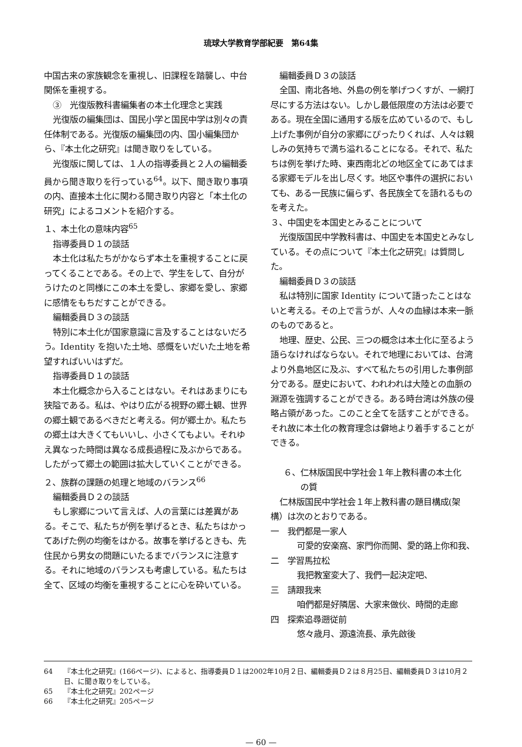琉球大学教育学部紀要　第64集
中国古来の家族観念を重視し、旧課程を踏襲し、中台関係を重視する。
③　光復版教科書編集者の本土化理念と実践
光復版の編集団は、国民小学と国民中学は別々の責任体制である。光復版の編集団の内、国小編集団から、『本土化之研究』は聞き取りをしている。
光復版に関しては、１人の指導委員と２人の編輯委員から聞き取りを行っている<sup>64</sup>。以下、聞き取り事項の内、直接本土化に関わる聞き取り内容と「本土化の研究」によるコメントを紹介する。
１、本土化の意味内容<sup>65</sup>
指導委員Ｄ１の談話
本土化は私たちがかならず本土を重視することに戻ってくることである。その上で、学生をして、自分がうけたのと同様にこの本土を愛し、家郷を愛し、家郷に感情をもちだすことができる。
編輯委員Ｄ３の談話
特別に本土化が国家意識に言及することはないだろう。Identity を抱いた土地、感慨をいだいた土地を希望すればいいはずだ。
指導委員Ｄ１の談話
本土化概念から入ることはない。それはあまりにも狭隘である。私は、やはり広がる視野の郷土観、世界の郷土観であるべきだと考える。何が郷土か。私たちの郷土は大きくてもいいし、小さくてもよい。それゆえ異なった時間は異なる成長過程に及ぶからである。したがって郷土の範囲は拡大していくことができる。
２、族群の課題の処理と地域のバランス<sup>66</sup>
編輯委員Ｄ２の談話
もし家郷について言えば、人の言葉には差異がある。そこで、私たちが例を挙げるとき、私たちはかってあげた例の均衡をはかる。故事を挙げるときも、先住民から男女の問題にいたるまでバランスに注意する。それに地域のバランスも考慮している。私たちは全て、区域の均衡を重視することに心を砕いている。
編輯委員Ｄ３の談話
全国、南北各地、外島の例を挙げつくすが、一網打尽にする方法はない。しかし最低限度の方法は必要である。現在全国に通用する版を広めているので、もし上げた事例が自分の家郷にぴったりくれば、人々は親しみの気持ちで満ち溢れることになる。それで、私たちは例を挙げた時、東西南北どの地区全てにあてはまる家郷モデルを出し尽くす。地区や事件の選択においても、ある一民族に偏らず、各民族全てを語れるものを考えた。
３、中国史を本国史とみることについて
光復版国民中学教科書は、中国史を本国史とみなしている。その点について『本土化之研究』は質問した。
編輯委員Ｄ３の談話
私は特別に国家 Identity について語ったことはないと考える。その上で言うが、人々の血縁は本来一脈のものであると。
地理、歴史、公民、三つの概念は本土化に至るよう語らなければならない。それで地理においては、台湾より外島地区に及ぶ、すべて私たちの引用した事例部分である。歴史において、われわれは大陸との血脈の淵源を強調することができる。ある時台湾は外族の侵略占領があった。このこと全てを話すことができる。それ故に本土化の教育理念は僻地より着手することができる。
６、仁林版国民中学社会１年上教科書の本土化
　　の質
仁林版国民中学社会１年上教科書の題目構成(架構）は次のとおりである。
一　我們都是一家人
可愛的安楽窩、家門你而開、愛的路上你和我、
二　学習馬拉松
我把教室変大了、我們一起決定吧、
三　請跟我来
咱們都是好隣居、大家来做伙、時間的走廊
四　探索追尋遡従前
悠々歳月、源遠流長、承先啟後
64 『本土化之研究』(166ページ)、によると、指導委員Ｄ１は2002年10月２日、編輯委員Ｄ２は８月25日、編輯委員Ｄ３は10月２日、に聞き取りをしている。
65 『本土化之研究』202ページ
66 『本土化之研究』205ページ
— 60 —